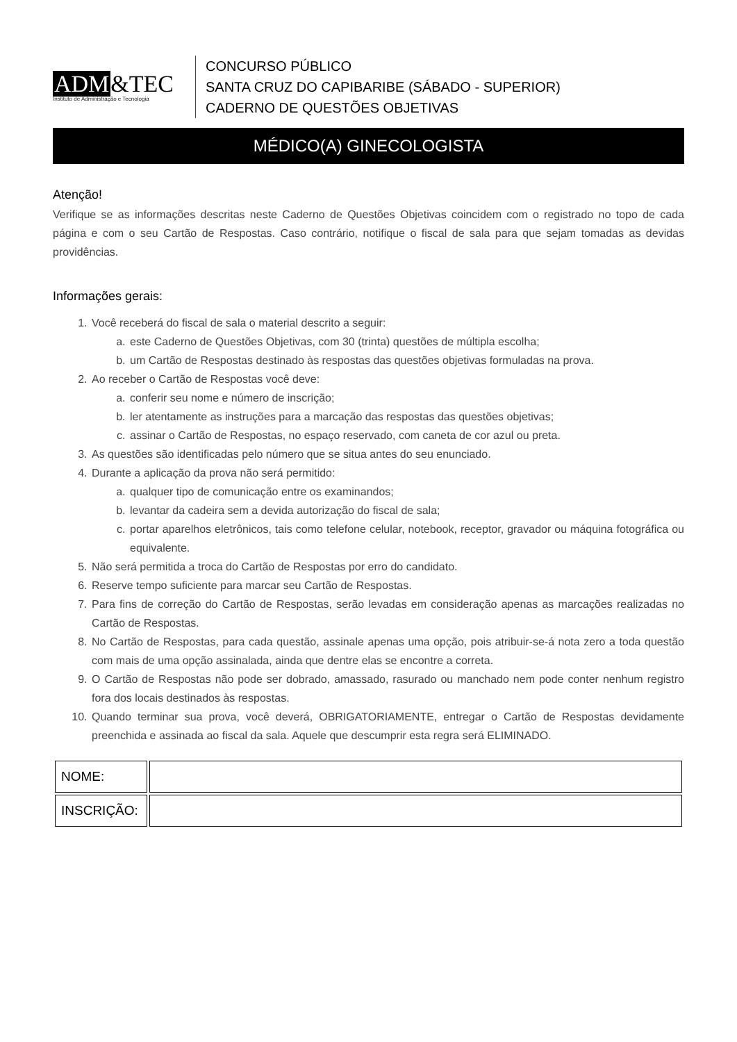ADM&TEC
Instituto de Administração e Tecnologia
CONCURSO PÚBLICO
SANTA CRUZ DO CAPIBARIBE (SÁBADO - SUPERIOR)
CADERNO DE QUESTÕES OBJETIVAS
MÉDICO(A) GINECOLOGISTA
Atenção!
Verifique se as informações descritas neste Caderno de Questões Objetivas coincidem com o registrado no topo de cada página e com o seu Cartão de Respostas. Caso contrário, notifique o fiscal de sala para que sejam tomadas as devidas providências.
Informações gerais:
1. Você receberá do fiscal de sala o material descrito a seguir:
a. este Caderno de Questões Objetivas, com 30 (trinta) questões de múltipla escolha;
b. um Cartão de Respostas destinado às respostas das questões objetivas formuladas na prova.
2. Ao receber o Cartão de Respostas você deve:
a. conferir seu nome e número de inscrição;
b. ler atentamente as instruções para a marcação das respostas das questões objetivas;
c. assinar o Cartão de Respostas, no espaço reservado, com caneta de cor azul ou preta.
3. As questões são identificadas pelo número que se situa antes do seu enunciado.
4. Durante a aplicação da prova não será permitido:
a. qualquer tipo de comunicação entre os examinandos;
b. levantar da cadeira sem a devida autorização do fiscal de sala;
c. portar aparelhos eletrônicos, tais como telefone celular, notebook, receptor, gravador ou máquina fotográfica ou equivalente.
5. Não será permitida a troca do Cartão de Respostas por erro do candidato.
6. Reserve tempo suficiente para marcar seu Cartão de Respostas.
7. Para fins de correção do Cartão de Respostas, serão levadas em consideração apenas as marcações realizadas no Cartão de Respostas.
8. No Cartão de Respostas, para cada questão, assinale apenas uma opção, pois atribuir-se-á nota zero a toda questão com mais de uma opção assinalada, ainda que dentre elas se encontre a correta.
9. O Cartão de Respostas não pode ser dobrado, amassado, rasurado ou manchado nem pode conter nenhum registro fora dos locais destinados às respostas.
10. Quando terminar sua prova, você deverá, OBRIGATORIAMENTE, entregar o Cartão de Respostas devidamente preenchida e assinada ao fiscal da sala. Aquele que descumprir esta regra será ELIMINADO.
| NOME: | |
| INSCRIÇÃO: | |